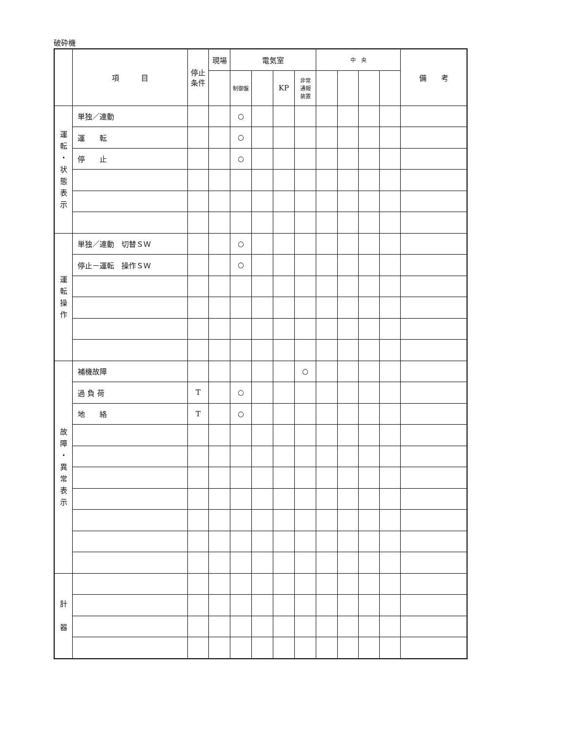破砕機
| | 項 目 | 停止 条件 | 現場 | 電気室 | | | | 中 央 | | | | 備 考 |
| --- | --- | --- | --- | --- | --- | --- | --- | --- | --- | --- | --- | --- |
| | | | | 制御盤 | | KP | 非常 通報 装置 | | | | | |
| 運 転 ・ 状 態 表 示 | 単独／連動 | | | ○ | | | | | | | | |
| | 運 転 | | | ○ | | | | | | | | |
| | 停 止 | | | ○ | | | | | | | | |
| 運 転 操 作 | 単独／連動 切替ＳＷ | | | ○ | | | | | | | | |
| | 停止－運転 操作ＳＷ | | | ○ | | | | | | | | |
| 故 障 ・ 異 常 表 示 | 補機故障 | | | | | | ○ | | | | | |
| | 過 負 荷 | T | | ○ | | | | | | | | |
| | 地 絡 | T | | ○ | | | | | | | | |
| 計 器 | | | | | | | | | | | | |